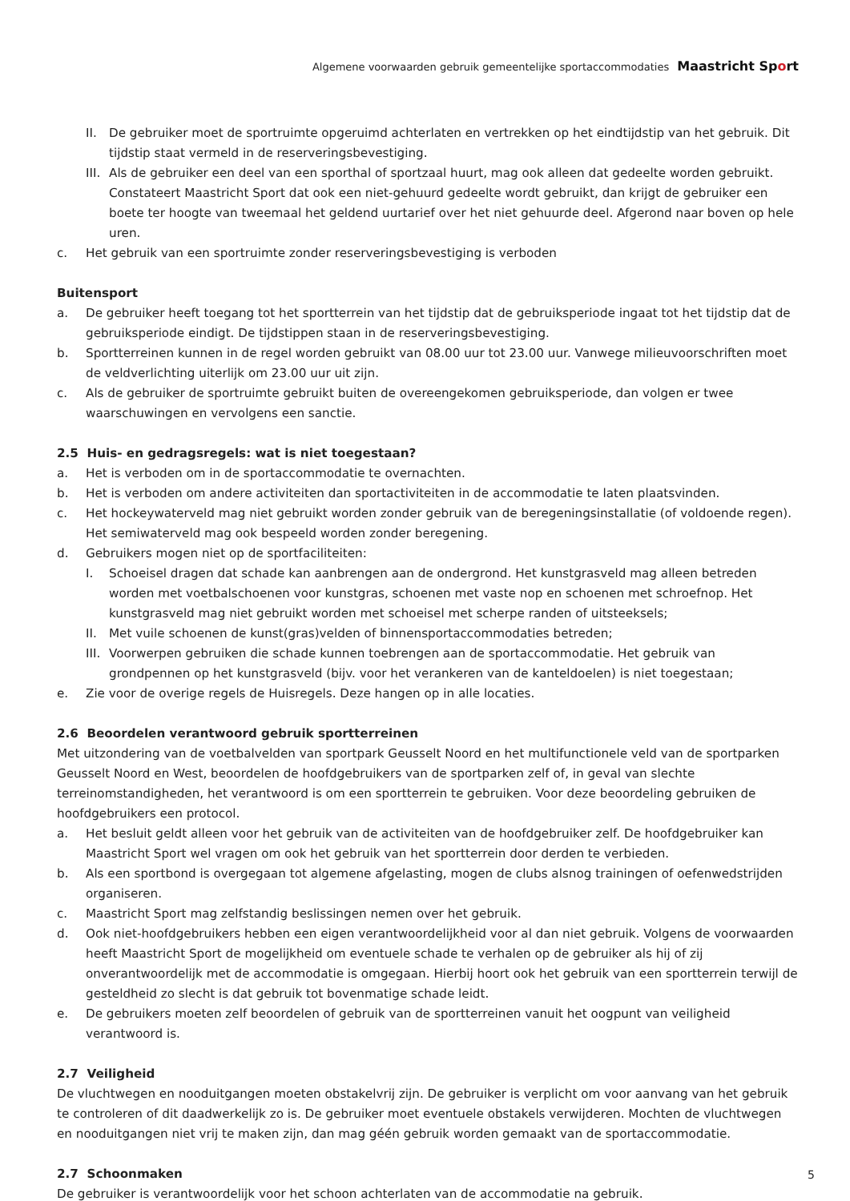Algemene voorwaarden gebruik gemeentelijke sportaccommodaties Maastricht Sport
II. De gebruiker moet de sportruimte opgeruimd achterlaten en vertrekken op het eindtijdstip van het gebruik. Dit tijdstip staat vermeld in de reserveringsbevestiging.
III. Als de gebruiker een deel van een sporthal of sportzaal huurt, mag ook alleen dat gedeelte worden gebruikt. Constateert Maastricht Sport dat ook een niet-gehuurd gedeelte wordt gebruikt, dan krijgt de gebruiker een boete ter hoogte van tweemaal het geldend uurtarief over het niet gehuurde deel. Afgerond naar boven op hele uren.
c. Het gebruik van een sportruimte zonder reserveringsbevestiging is verboden
Buitensport
a. De gebruiker heeft toegang tot het sportterrein van het tijdstip dat de gebruiksperiode ingaat tot het tijdstip dat de gebruiksperiode eindigt. De tijdstippen staan in de reserveringsbevestiging.
b. Sportterreinen kunnen in de regel worden gebruikt van 08.00 uur tot 23.00 uur. Vanwege milieuvoorschriften moet de veldverlichting uiterlijk om 23.00 uur uit zijn.
c. Als de gebruiker de sportruimte gebruikt buiten de overeengekomen gebruiksperiode, dan volgen er twee waarschuwingen en vervolgens een sanctie.
2.5 Huis- en gedragsregels: wat is niet toegestaan?
a. Het is verboden om in de sportaccommodatie te overnachten.
b. Het is verboden om andere activiteiten dan sportactiviteiten in de accommodatie te laten plaatsvinden.
c. Het hockeywaterveld mag niet gebruikt worden zonder gebruik van de beregeningsinstallatie (of voldoende regen). Het semiwaterveld mag ook bespeeld worden zonder beregening.
d. Gebruikers mogen niet op de sportfaciliteiten:
I. Schoeisel dragen dat schade kan aanbrengen aan de ondergrond. Het kunstgrasveld mag alleen betreden worden met voetbalschoenen voor kunstgras, schoenen met vaste nop en schoenen met schroefnop. Het kunstgrasveld mag niet gebruikt worden met schoeisel met scherpe randen of uitsteeksels;
II. Met vuile schoenen de kunst(gras)velden of binnensportaccommodaties betreden;
III. Voorwerpen gebruiken die schade kunnen toebrengen aan de sportaccommodatie. Het gebruik van grondpennen op het kunstgrasveld (bijv. voor het verankeren van de kanteldoelen) is niet toegestaan;
e. Zie voor de overige regels de Huisregels. Deze hangen op in alle locaties.
2.6 Beoordelen verantwoord gebruik sportterreinen
Met uitzondering van de voetbalvelden van sportpark Geusselt Noord en het multifunctionele veld van de sportparken Geusselt Noord en West, beoordelen de hoofdgebruikers van de sportparken zelf of, in geval van slechte terreinomstandigheden, het verantwoord is om een sportterrein te gebruiken. Voor deze beoordeling gebruiken de hoofdgebruikers een protocol.
a. Het besluit geldt alleen voor het gebruik van de activiteiten van de hoofdgebruiker zelf. De hoofdgebruiker kan Maastricht Sport wel vragen om ook het gebruik van het sportterrein door derden te verbieden.
b. Als een sportbond is overgegaan tot algemene afgelasting, mogen de clubs alsnog trainingen of oefenwedstrijden organi­seren.
c. Maastricht Sport mag zelfstandig beslissingen nemen over het gebruik.
d. Ook niet-hoofdgebruikers hebben een eigen verantwoordelijkheid voor al dan niet gebruik. Volgens de voorwaarden heeft Maastricht Sport de mogelijkheid om eventuele schade te verhalen op de gebruiker als hij of zij onverantwoordelijk met de accommodatie is omgegaan. Hierbij hoort ook het gebruik van een sportterrein terwijl de gesteldheid zo slecht is dat gebruik tot bovenmatige schade leidt.
e. De gebruikers moeten zelf beoordelen of gebruik van de sportterreinen vanuit het oogpunt van veiligheid verantwoord is.
2.7 Veiligheid
De vluchtwegen en nooduitgangen moeten obstakelvrij zijn. De gebruiker is verplicht om voor aanvang van het gebruik te controleren of dit daadwerkelijk zo is. De gebruiker moet eventuele obstakels verwijderen. Mochten de vluchtwegen en nooduitgangen niet vrij te maken zijn, dan mag géén gebruik worden gemaakt van de sportaccommodatie.
2.7 Schoonmaken
De gebruiker is verantwoordelijk voor het schoon achterlaten van de accommodatie na gebruik.
5